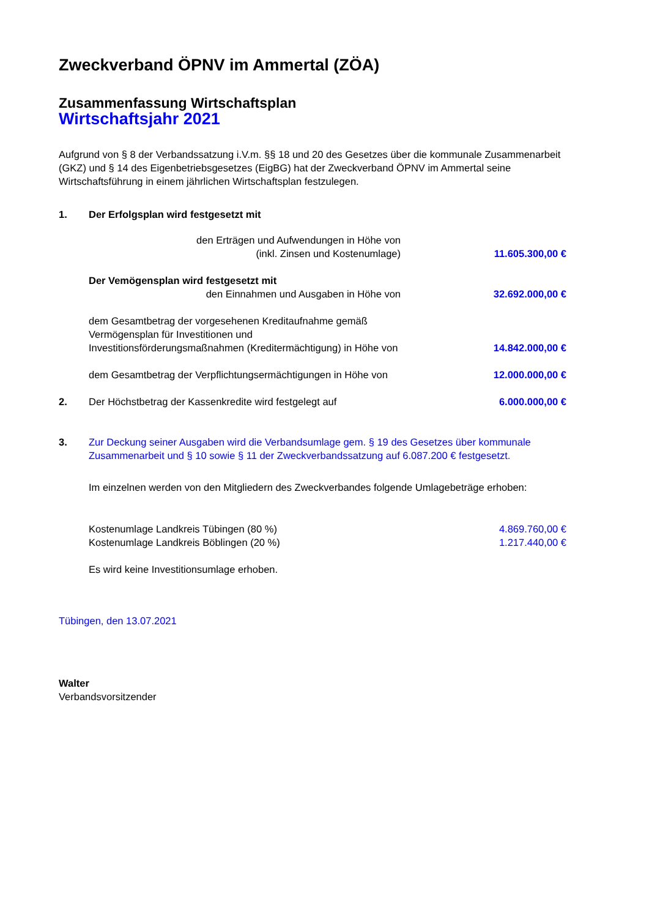Zweckverband ÖPNV im Ammertal (ZÖA)
Zusammenfassung Wirtschaftsplan
Wirtschaftsjahr 2021
Aufgrund von § 8 der Verbandssatzung i.V.m. §§ 18 und 20 des Gesetzes über die kommunale Zusammenarbeit (GKZ) und § 14 des Eigenbetriebsgesetzes (EigBG) hat der Zweckverband ÖPNV im Ammertal seine Wirtschaftsführung in einem jährlichen Wirtschaftsplan festzulegen.
1. Der Erfolgsplan wird festgesetzt mit
den Erträgen und Aufwendungen in Höhe von
(inkl. Zinsen und Kostenumlage)
11.605.300,00 €
Der Vemögensplan wird festgesetzt mit
den Einnahmen und Ausgaben in Höhe von
32.692.000,00 €
dem Gesamtbetrag der vorgesehenen Kreditaufnahme gemäß Vermögensplan für Investitionen und Investitionsförderungsmaßnahmen (Kreditermächtigung) in Höhe von
14.842.000,00 €
dem Gesamtbetrag der Verpflichtungsermächtigungen in Höhe von
12.000.000,00 €
2. Der Höchstbetrag der Kassenkredite wird festgelegt auf
6.000.000,00 €
3. Zur Deckung seiner Ausgaben wird die Verbandsumlage gem. § 19 des Gesetzes über kommunale Zusammenarbeit und § 10 sowie § 11 der Zweckverbandssatzung auf 6.087.200 € festgesetzt.
Im einzelnen werden von den Mitgliedern des Zweckverbandes folgende Umlagebeträge erhoben:
Kostenumlage Landkreis Tübingen (80 %)
4.869.760,00 €
Kostenumlage Landkreis Böblingen (20 %)
1.217.440,00 €
Es wird keine Investitionsumlage erhoben.
Tübingen, den 13.07.2021
Walter
Verbandsvorsitzender